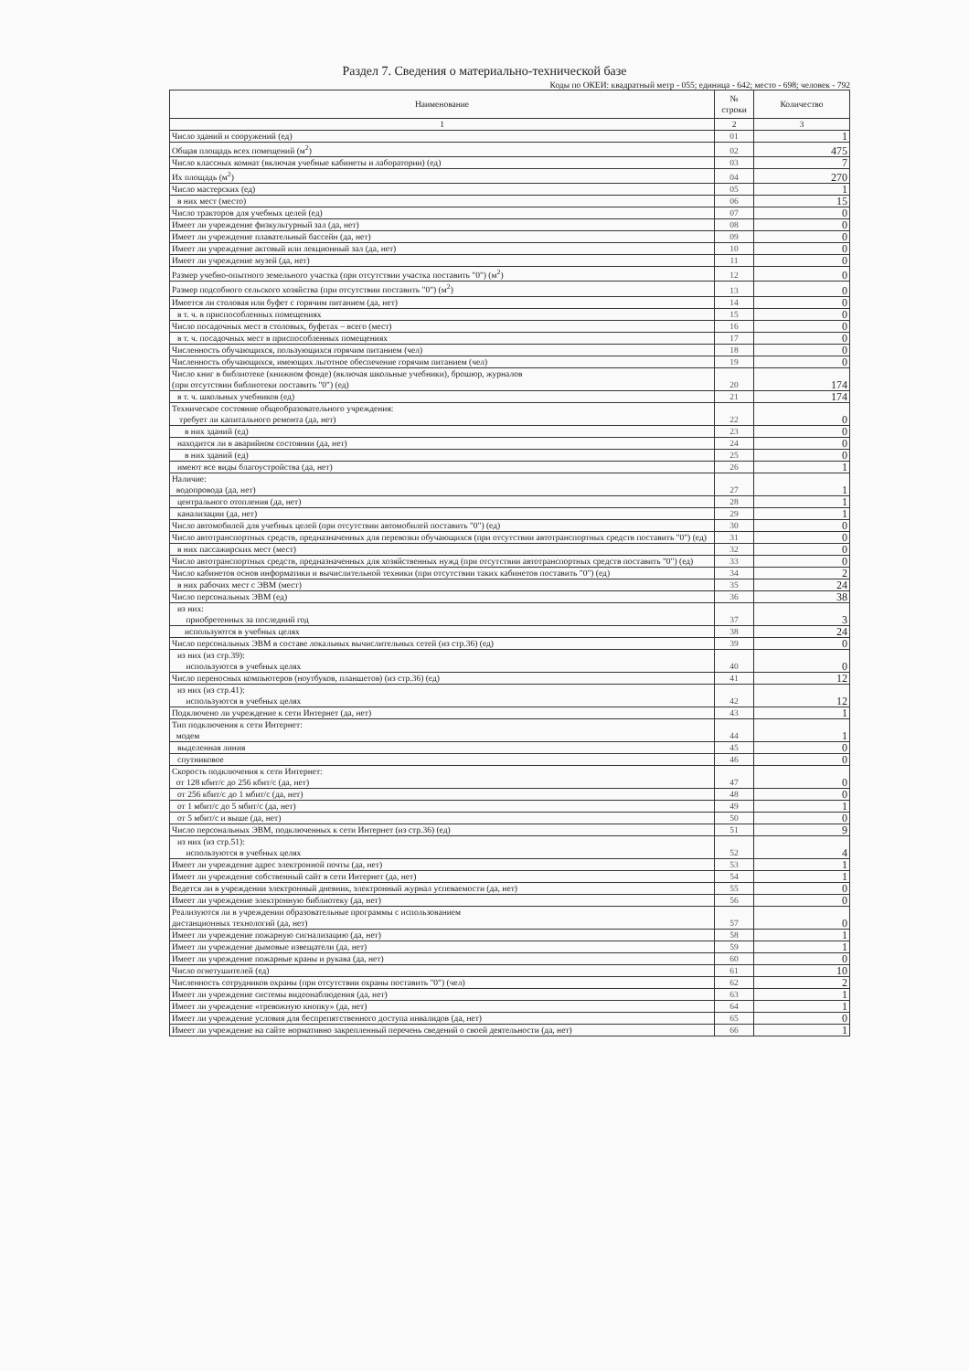Раздел 7. Сведения о материально-технической базе
Коды по ОКЕИ: квадратный метр - 055; единица - 642; место - 698; человек - 792
| Наименование | № строки | Количество |
| --- | --- | --- |
| 1 | 2 | 3 |
| Число зданий и сооружений (ед) | 01 | 1 |
| Общая площадь всех помещений (м<sup>2</sup>) | 02 | 475 |
| Число классных комнат (включая учебные кабинеты и лаборатории) (ед) | 03 | 7 |
| Их площадь (м<sup>2</sup>) | 04 | 270 |
| Число мастерских (ед) | 05 | 1 |
| в них мест (место) | 06 | 15 |
| Число тракторов для учебных целей (ед) | 07 | 0 |
| Имеет ли учреждение физкультурный зал (да, нет) | 08 | 0 |
| Имеет ли учреждение плавательный бассейн (да, нет) | 09 | 0 |
| Имеет ли учреждение актовый или лекционный зал (да, нет) | 10 | 0 |
| Имеет ли учреждение музей (да, нет) | 11 | 0 |
| Размер учебно-опытного земельного участка (при отсутствии участка поставить "0") (м<sup>2</sup>) | 12 | 0 |
| Размер подсобного сельского хозяйства (при отсутствии поставить "0") (м<sup>2</sup>) | 13 | 0 |
| Имеется ли столовая или буфет с горячим питанием (да, нет) | 14 | 0 |
| в т. ч. в приспособленных помещениях | 15 | 0 |
| Число посадочных мест в столовых, буфетах – всего (мест) | 16 | 0 |
| в т. ч. посадочных мест в приспособленных помещениях | 17 | 0 |
| Численность обучающихся, пользующихся горячим питанием (чел) | 18 | 0 |
| Численность обучающихся, имеющих льготное обеспечение горячим питанием (чел) | 19 | 0 |
| Число книг в библиотеке (книжном фонде) (включая школьные учебники), брошюр, журналов (при отсутствии библиотеки поставить "0") (ед) | 20 | 174 |
| в т. ч. школьных учебников (ед) | 21 | 174 |
| Техническое состояние общеобразовательного учреждения: требует ли капитального ремонта (да, нет) | 22 | 0 |
| в них зданий (ед) | 23 | 0 |
| находится ли в аварийном состоянии (да, нет) | 24 | 0 |
| в них зданий (ед) | 25 | 0 |
| имеют все виды благоустройства (да, нет) | 26 | 1 |
| Наличие: водопровода (да, нет) | 27 | 1 |
| центрального отопления (да, нет) | 28 | 1 |
| канализации (да, нет) | 29 | 1 |
| Число автомобилей для учебных целей (при отсутствии автомобилей поставить "0") (ед) | 30 | 0 |
| Число автотранспортных средств, предназначенных для перевозки обучающихся (при отсутствии автотранспортных средств поставить "0") (ед) | 31 | 0 |
| в них пассажирских мест (мест) | 32 | 0 |
| Число автотранспортных средств, предназначенных для хозяйственных нужд (при отсутствии автотранспортных средств поставить "0") (ед) | 33 | 0 |
| Число кабинетов основ информатики и вычислительной техники (при отсутствии таких кабинетов поставить "0") (ед) | 34 | 2 |
| в них рабочих мест с ЭВМ (мест) | 35 | 24 |
| Число персональных ЭВМ (ед) | 36 | 38 |
| из них: приобретенных за последний год | 37 | 3 |
| используются в учебных целях | 38 | 24 |
| Число персональных ЭВМ в составе локальных вычислительных сетей (из стр.36) (ед) | 39 | 0 |
| из них (из стр.39): используются в учебных целях | 40 | 0 |
| Число переносных компьютеров (ноутбуков, планшетов) (из стр.36) (ед) | 41 | 12 |
| из них (из стр.41): используются в учебных целях | 42 | 12 |
| Подключено ли учреждение к сети Интернет (да, нет) | 43 | 1 |
| Тип подключения к сети Интернет: модем | 44 | 1 |
| выделенная линия | 45 | 0 |
| спутниковое | 46 | 0 |
| Скорость подключения к сети Интернет: от 128 кбит/с до 256 кбит/с (да, нет) | 47 | 0 |
| от 256 кбит/с до 1 мбит/с (да, нет) | 48 | 0 |
| от 1 мбит/с до 5 мбит/с (да, нет) | 49 | 1 |
| от 5 мбит/с и выше (да, нет) | 50 | 0 |
| Число персональных ЭВМ, подключенных к сети Интернет (из стр.36) (ед) | 51 | 9 |
| из них (из стр.51): используются в учебных целях | 52 | 4 |
| Имеет ли учреждение адрес электронной почты (да, нет) | 53 | 1 |
| Имеет ли учреждение собственный сайт в сети Интернет (да, нет) | 54 | 1 |
| Ведется ли в учреждении электронный дневник, электронный журнал успеваемости (да, нет) | 55 | 0 |
| Имеет ли учреждение электронную библиотеку (да, нет) | 56 | 0 |
| Реализуются ли в учреждении образовательные программы с использованием дистанционных технологий (да, нет) | 57 | 0 |
| Имеет ли учреждение пожарную сигнализацию (да, нет) | 58 | 1 |
| Имеет ли учреждение дымовые извещатели (да, нет) | 59 | 1 |
| Имеет ли учреждение пожарные краны и рукава (да, нет) | 60 | 0 |
| Число огнетушителей (ед) | 61 | 10 |
| Численность сотрудников охраны (при отсутствии охраны поставить "0") (чел) | 62 | 2 |
| Имеет ли учреждение системы видеонаблюдения (да, нет) | 63 | 1 |
| Имеет ли учреждение «тревожную кнопку» (да, нет) | 64 | 1 |
| Имеет ли учреждение условия для беспрепятственного доступа инвалидов (да, нет) | 65 | 0 |
| Имеет ли учреждение на сайте нормативно закрепленный перечень сведений о своей деятельности (да, нет) | 66 | 1 |